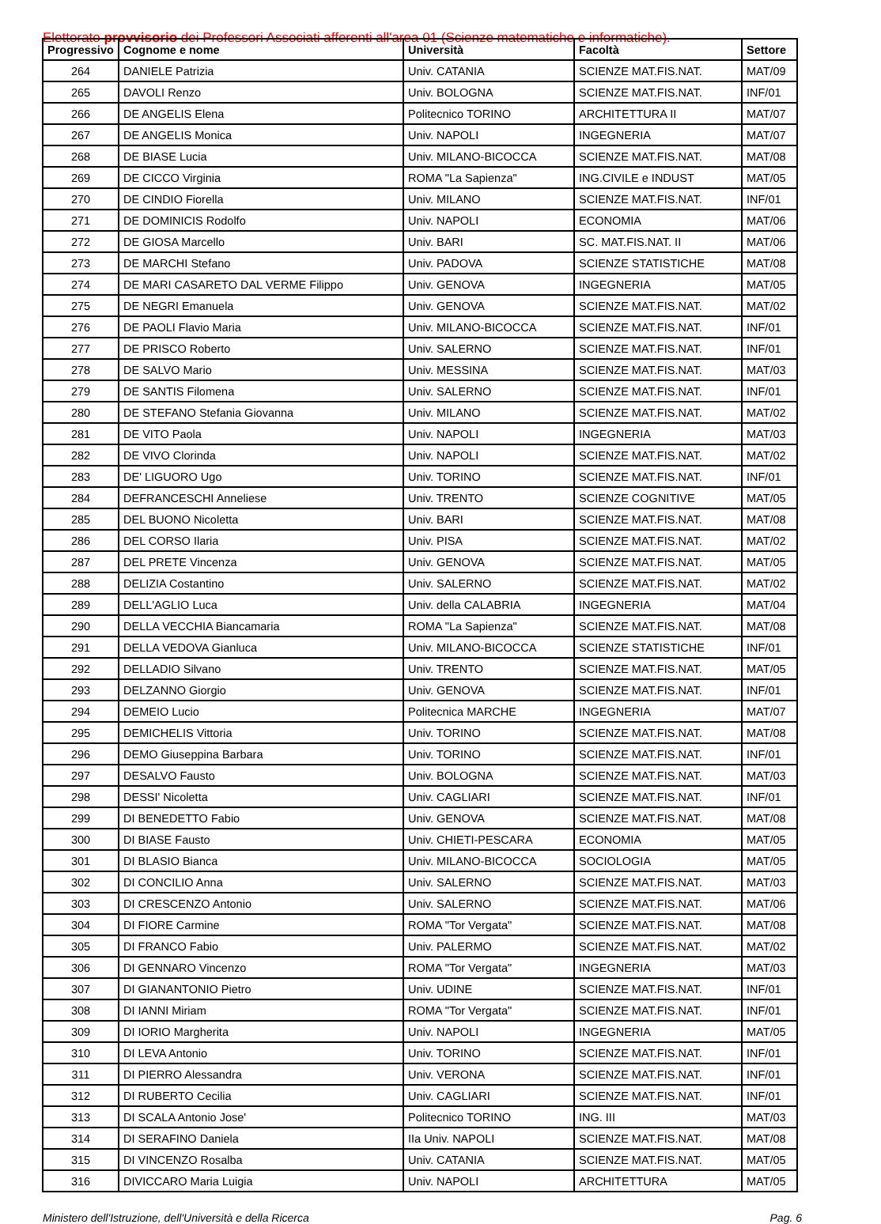Elettorato provvisorio dei Professori Associati afferenti all'area 01 (Scienze matematiche e informatiche).
| Progressivo | Cognome e nome | Università | Facoltà | Settore |
| --- | --- | --- | --- | --- |
| 264 | DANIELE Patrizia | Univ. CATANIA | SCIENZE MAT.FIS.NAT. | MAT/09 |
| 265 | DAVOLI Renzo | Univ. BOLOGNA | SCIENZE MAT.FIS.NAT. | INF/01 |
| 266 | DE ANGELIS Elena | Politecnico TORINO | ARCHITETTURA II | MAT/07 |
| 267 | DE ANGELIS Monica | Univ. NAPOLI | INGEGNERIA | MAT/07 |
| 268 | DE BIASE Lucia | Univ. MILANO-BICOCCA | SCIENZE MAT.FIS.NAT. | MAT/08 |
| 269 | DE CICCO Virginia | ROMA "La Sapienza" | ING.CIVILE e INDUST | MAT/05 |
| 270 | DE CINDIO Fiorella | Univ. MILANO | SCIENZE MAT.FIS.NAT. | INF/01 |
| 271 | DE DOMINICIS Rodolfo | Univ. NAPOLI | ECONOMIA | MAT/06 |
| 272 | DE GIOSA Marcello | Univ. BARI | SC. MAT.FIS.NAT. II | MAT/06 |
| 273 | DE MARCHI Stefano | Univ. PADOVA | SCIENZE STATISTICHE | MAT/08 |
| 274 | DE MARI CASARETO DAL VERME Filippo | Univ. GENOVA | INGEGNERIA | MAT/05 |
| 275 | DE NEGRI Emanuela | Univ. GENOVA | SCIENZE MAT.FIS.NAT. | MAT/02 |
| 276 | DE PAOLI Flavio Maria | Univ. MILANO-BICOCCA | SCIENZE MAT.FIS.NAT. | INF/01 |
| 277 | DE PRISCO Roberto | Univ. SALERNO | SCIENZE MAT.FIS.NAT. | INF/01 |
| 278 | DE SALVO Mario | Univ. MESSINA | SCIENZE MAT.FIS.NAT. | MAT/03 |
| 279 | DE SANTIS Filomena | Univ. SALERNO | SCIENZE MAT.FIS.NAT. | INF/01 |
| 280 | DE STEFANO Stefania Giovanna | Univ. MILANO | SCIENZE MAT.FIS.NAT. | MAT/02 |
| 281 | DE VITO Paola | Univ. NAPOLI | INGEGNERIA | MAT/03 |
| 282 | DE VIVO Clorinda | Univ. NAPOLI | SCIENZE MAT.FIS.NAT. | MAT/02 |
| 283 | DE' LIGUORO Ugo | Univ. TORINO | SCIENZE MAT.FIS.NAT. | INF/01 |
| 284 | DEFRANCESCHI Anneliese | Univ. TRENTO | SCIENZE COGNITIVE | MAT/05 |
| 285 | DEL BUONO Nicoletta | Univ. BARI | SCIENZE MAT.FIS.NAT. | MAT/08 |
| 286 | DEL CORSO Ilaria | Univ. PISA | SCIENZE MAT.FIS.NAT. | MAT/02 |
| 287 | DEL PRETE Vincenza | Univ. GENOVA | SCIENZE MAT.FIS.NAT. | MAT/05 |
| 288 | DELIZIA Costantino | Univ. SALERNO | SCIENZE MAT.FIS.NAT. | MAT/02 |
| 289 | DELL'AGLIO Luca | Univ. della CALABRIA | INGEGNERIA | MAT/04 |
| 290 | DELLA VECCHIA Biancamaria | ROMA "La Sapienza" | SCIENZE MAT.FIS.NAT. | MAT/08 |
| 291 | DELLA VEDOVA Gianluca | Univ. MILANO-BICOCCA | SCIENZE STATISTICHE | INF/01 |
| 292 | DELLADIO Silvano | Univ. TRENTO | SCIENZE MAT.FIS.NAT. | MAT/05 |
| 293 | DELZANNO Giorgio | Univ. GENOVA | SCIENZE MAT.FIS.NAT. | INF/01 |
| 294 | DEMEIO Lucio | Politecnica MARCHE | INGEGNERIA | MAT/07 |
| 295 | DEMICHELIS Vittoria | Univ. TORINO | SCIENZE MAT.FIS.NAT. | MAT/08 |
| 296 | DEMO Giuseppina Barbara | Univ. TORINO | SCIENZE MAT.FIS.NAT. | INF/01 |
| 297 | DESALVO Fausto | Univ. BOLOGNA | SCIENZE MAT.FIS.NAT. | MAT/03 |
| 298 | DESSI' Nicoletta | Univ. CAGLIARI | SCIENZE MAT.FIS.NAT. | INF/01 |
| 299 | DI BENEDETTO Fabio | Univ. GENOVA | SCIENZE MAT.FIS.NAT. | MAT/08 |
| 300 | DI BIASE Fausto | Univ. CHIETI-PESCARA | ECONOMIA | MAT/05 |
| 301 | DI BLASIO Bianca | Univ. MILANO-BICOCCA | SOCIOLOGIA | MAT/05 |
| 302 | DI CONCILIO Anna | Univ. SALERNO | SCIENZE MAT.FIS.NAT. | MAT/03 |
| 303 | DI CRESCENZO Antonio | Univ. SALERNO | SCIENZE MAT.FIS.NAT. | MAT/06 |
| 304 | DI FIORE Carmine | ROMA "Tor Vergata" | SCIENZE MAT.FIS.NAT. | MAT/08 |
| 305 | DI FRANCO Fabio | Univ. PALERMO | SCIENZE MAT.FIS.NAT. | MAT/02 |
| 306 | DI GENNARO Vincenzo | ROMA "Tor Vergata" | INGEGNERIA | MAT/03 |
| 307 | DI GIANANTONIO Pietro | Univ. UDINE | SCIENZE MAT.FIS.NAT. | INF/01 |
| 308 | DI IANNI Miriam | ROMA "Tor Vergata" | SCIENZE MAT.FIS.NAT. | INF/01 |
| 309 | DI IORIO Margherita | Univ. NAPOLI | INGEGNERIA | MAT/05 |
| 310 | DI LEVA Antonio | Univ. TORINO | SCIENZE MAT.FIS.NAT. | INF/01 |
| 311 | DI PIERRO Alessandra | Univ. VERONA | SCIENZE MAT.FIS.NAT. | INF/01 |
| 312 | DI RUBERTO Cecilia | Univ. CAGLIARI | SCIENZE MAT.FIS.NAT. | INF/01 |
| 313 | DI SCALA Antonio Jose' | Politecnico TORINO | ING. III | MAT/03 |
| 314 | DI SERAFINO Daniela | IIa Univ. NAPOLI | SCIENZE MAT.FIS.NAT. | MAT/08 |
| 315 | DI VINCENZO Rosalba | Univ. CATANIA | SCIENZE MAT.FIS.NAT. | MAT/05 |
| 316 | DIVICCARO Maria Luigia | Univ. NAPOLI | ARCHITETTURA | MAT/05 |
Ministero dell'Istruzione, dell'Università e della Ricerca Pag. 6